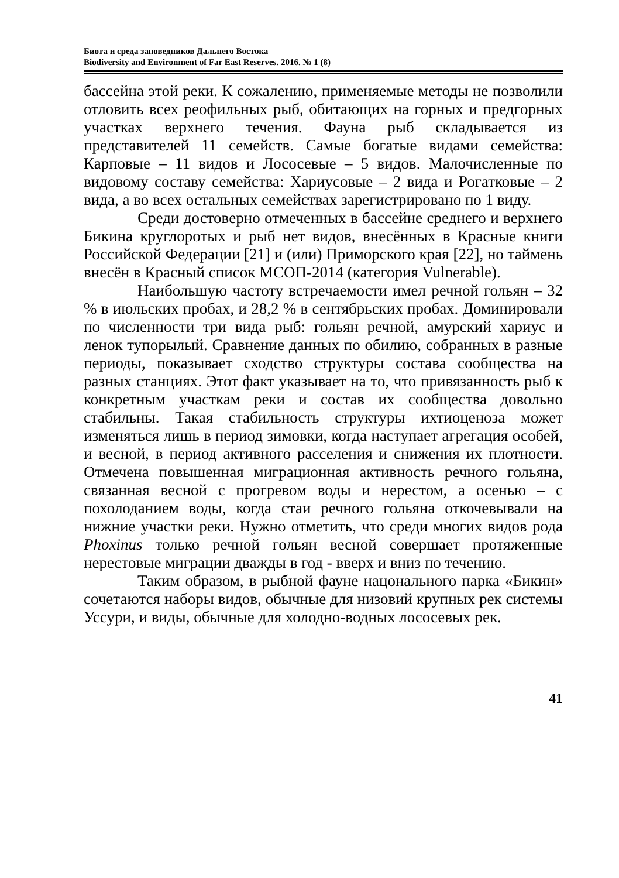Биота и среда заповедников Дальнего Востока =
Biodiversity and Environment of Far East Reserves. 2016. № 1 (8)
бассейна этой реки. К сожалению, применяемые методы не позволили отловить всех реофильных рыб, обитающих на горных и предгорных участках верхнего течения. Фауна рыб складывается из представителей 11 семейств. Самые богатые видами семейства: Карповые – 11 видов и Лососевые – 5 видов. Малочисленные по видовому составу семейства: Хариусовые – 2 вида и Рогатковые – 2 вида, а во всех остальных семействах зарегистрировано по 1 виду.
Среди достоверно отмеченных в бассейне среднего и верхнего Бикина круглоротых и рыб нет видов, внесённых в Красные книги Российской Федерации [21] и (или) Приморского края [22], но таймень внесён в Красный список МСОП-2014 (категория Vulnerable).
Наибольшую частоту встречаемости имел речной гольян – 32 % в июльских пробах, и 28,2 % в сентябрьских пробах. Доминировали по численности три вида рыб: гольян речной, амурский хариус и ленок тупорылый. Сравнение данных по обилию, собранных в разные периоды, показывает сходство структуры состава сообщества на разных станциях. Этот факт указывает на то, что привязанность рыб к конкретным участкам реки и состав их сообщества довольно стабильны. Такая стабильность структуры ихтиоценоза может изменяться лишь в период зимовки, когда наступает агрегация особей, и весной, в период активного расселения и снижения их плотности. Отмечена повышенная миграционная активность речного гольяна, связанная весной с прогревом воды и нерестом, а осенью – с похолоданием воды, когда стаи речного гольяна откочевывали на нижние участки реки. Нужно отметить, что среди многих видов рода Phoxinus только речной гольян весной совершает протяженные нерестовые миграции дважды в год - вверх и вниз по течению.
Таким образом, в рыбной фауне нацонального парка «Бикин» сочетаются наборы видов, обычные для низовий крупных рек системы Уссури, и виды, обычные для холодно-водных лососевых рек.
41